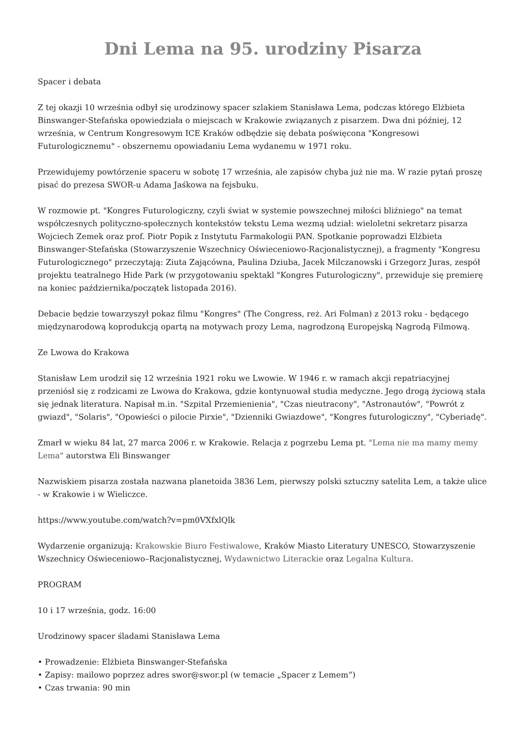Dni Lema na 95. urodziny Pisarza
Spacer i debata
Z tej okazji 10 września odbył się urodzinowy spacer szlakiem Stanisława Lema, podczas którego Elżbieta Binswanger-Stefańska opowiedziała o miejscach w Krakowie związanych z pisarzem. Dwa dni później, 12 września, w Centrum Kongresowym ICE Kraków odbędzie się debata poświęcona "Kongresowi Futurologicznemu" - obszernemu opowiadaniu Lema wydanemu w 1971 roku.
Przewidujemy powtórzenie spaceru w sobotę 17 września, ale zapisów chyba już nie ma. W razie pytań proszę pisać do prezesa SWOR-u Adama Jaśkowa na fejsbuku.
W rozmowie pt. "Kongres Futurologiczny, czyli świat w systemie powszechnej miłości bliźniego" na temat współczesnych polityczno-społecznych kontekstów tekstu Lema wezmą udział: wieloletni sekretarz pisarza Wojciech Zemek oraz prof. Piotr Popik z Instytutu Farmakologii PAN. Spotkanie poprowadzi Elżbieta Binswanger-Stefańska (Stowarzyszenie Wszechnicy Oświeceniowo-Racjonalistycznej), a fragmenty "Kongresu Futurologicznego" przeczytają: Ziuta Zającówna, Paulina Dziuba, Jacek Milczanowski i Grzegorz Juras, zespół projektu teatralnego Hide Park (w przygotowaniu spektakl "Kongres Futurologiczny", przewiduje się premierę na koniec października/początek listopada 2016).
Debacie będzie towarzyszył pokaz filmu "Kongres" (The Congress, reż. Ari Folman) z 2013 roku - będącego międzynarodową koprodukcją opartą na motywach prozy Lema, nagrodzoną Europejską Nagrodą Filmową.
Ze Lwowa do Krakowa
Stanisław Lem urodził się 12 września 1921 roku we Lwowie. W 1946 r. w ramach akcji repatriacyjnej przeniósł się z rodzicami ze Lwowa do Krakowa, gdzie kontynuował studia medyczne. Jego drogą życiową stała się jednak literatura. Napisał m.in. "Szpital Przemienienia", "Czas nieutracony", "Astronautów", "Powrót z gwiazd", "Solaris", "Opowieści o pilocie Pirxie", "Dzienniki Gwiazdowe", "Kongres futurologiczny", "Cyberiadę".
Zmarł w wieku 84 lat, 27 marca 2006 r. w Krakowie. Relacja z pogrzebu Lema pt. "Lema nie ma mamy memy Lema" autorstwa Eli Binswanger
Nazwiskiem pisarza została nazwana planetoida 3836 Lem, pierwszy polski sztuczny satelita Lem, a także ulice - w Krakowie i w Wieliczce.
https://www.youtube.com/watch?v=pm0VXfxlQlk
Wydarzenie organizują: Krakowskie Biuro Festiwalowe, Kraków Miasto Literatury UNESCO, Stowarzyszenie Wszechnicy Oświeceniowo–Racjonalistycznej, Wydawnictwo Literackie oraz Legalna Kultura.
PROGRAM
10 i 17 września, godz. 16:00
Urodzinowy spacer śladami Stanisława Lema
• Prowadzenie: Elżbieta Binswanger-Stefańska
• Zapisy: mailowo poprzez adres swor@swor.pl (w temacie „Spacer z Lemem”)
• Czas trwania: 90 min